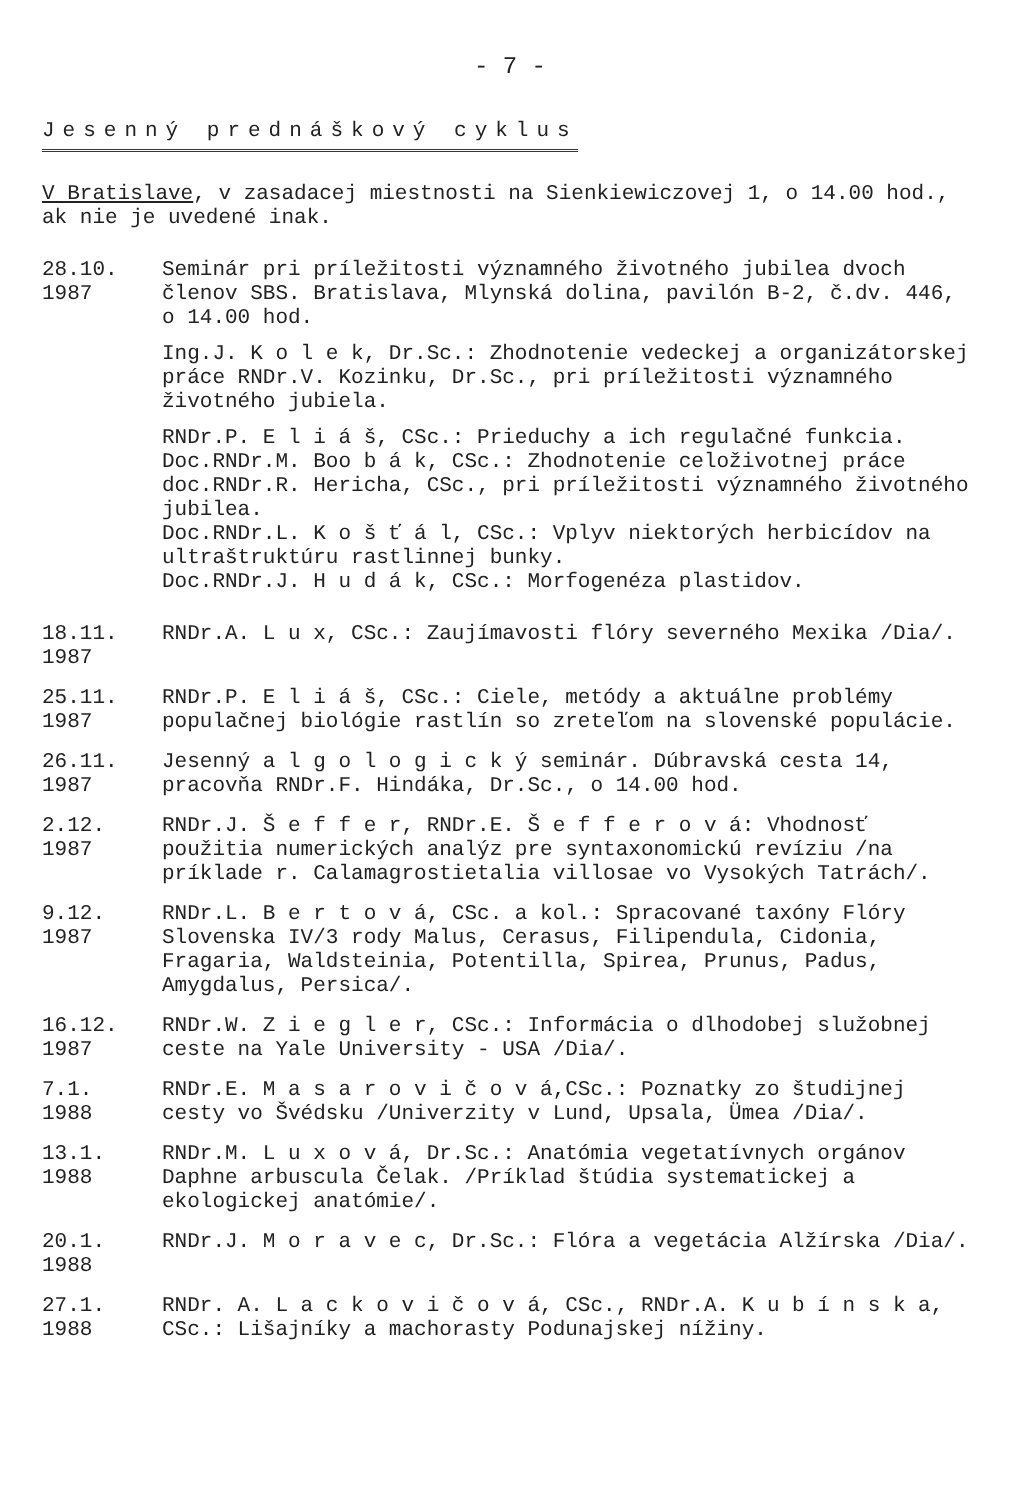- 7 -
Jesenný prednáškový cyklus
V Bratislave, v zasadacej miestnosti na Sienkiewiczovej 1, o 14.00 hod., ak nie je uvedené inak.
28.10.
1987
Seminár pri príležitosti významného životného jubilea dvoch členov SBS. Bratislava, Mlynská dolina, pavilón B-2, č.dv. 446, o 14.00 hod.
Ing.J. K o l e k, Dr.Sc.: Zhodnotenie vedeckej a organizátorskej práce RNDr.V. Kozinku, Dr.Sc., pri príležitosti významného životného jubiela.
RNDr.P. E l i á š, CSc.: Prieduchy a ich regulačné funkcia.
Doc.RNDr.M. Boo b á k, CSc.: Zhodnotenie celoživotnej práce doc.RNDr.R. Hericha, CSc., pri príležitosti významného životného jubilea.
Doc.RNDr.L. K o š ť á l, CSc.: Vplyv niektorých herbicídov na ultraštruktúru rastlinnej bunky.
Doc.RNDr.J. H u d á k, CSc.: Morfogenéza plastidov.
18.11.
1987
RNDr.A. L u x, CSc.: Zaujímavosti flóry severného Mexika /Dia/.
25.11.
1987
RNDr.P. E l i á š, CSc.: Ciele, metódy a aktuálne problémy populačnej biológie rastlín so zreteľom na slovenské populácie.
26.11.
1987
Jesenný a l g o l o g i c k ý seminár. Dúbravská cesta 14, pracovňa RNDr.F. Hindáka, Dr.Sc., o 14.00 hod.
2.12.
1987
RNDr.J. Š e f f e r, RNDr.E. Š e f f e r o v á: Vhodnosť použitia numerických analýz pre syntaxonomickú revíziu /na príklade r. Calamagrostietalia villosae vo Vysokých Tatrách/.
9.12.
1987
RNDr.L. B e r t o v á, CSc. a kol.: Spracované taxóny Flóry Slovenska IV/3 rody Malus, Cerasus, Filipendula, Cidonia, Fragaria, Waldsteinia, Potentilla, Spirea, Prunus, Padus, Amygdalus, Persica/.
16.12.
1987
RNDr.W. Z i e g l e r, CSc.: Informácia o dlhodobej služobnej ceste na Yale University - USA /Dia/.
7.1.
1988
RNDr.E. M a s a r o v i č o v á,CSc.: Poznatky zo študijnej cesty vo Švédsku /Univerzity v Lund, Upsala, Ümea /Dia/.
13.1.
1988
RNDr.M. L u x o v á, Dr.Sc.: Anatómia vegetatívnych orgánov Daphne arbuscula Čelak. /Príklad štúdia systematickej a ekologickej anatómie/.
20.1.
1988
RNDr.J. M o r a v e c, Dr.Sc.: Flóra a vegetácia Alžírska /Dia/.
27.1.
1988
RNDr. A. L a c k o v i č o v á, CSc., RNDr.A. K u b í n s k a, CSc.: Lišajníky a machorasty Podunajskej nížiny.